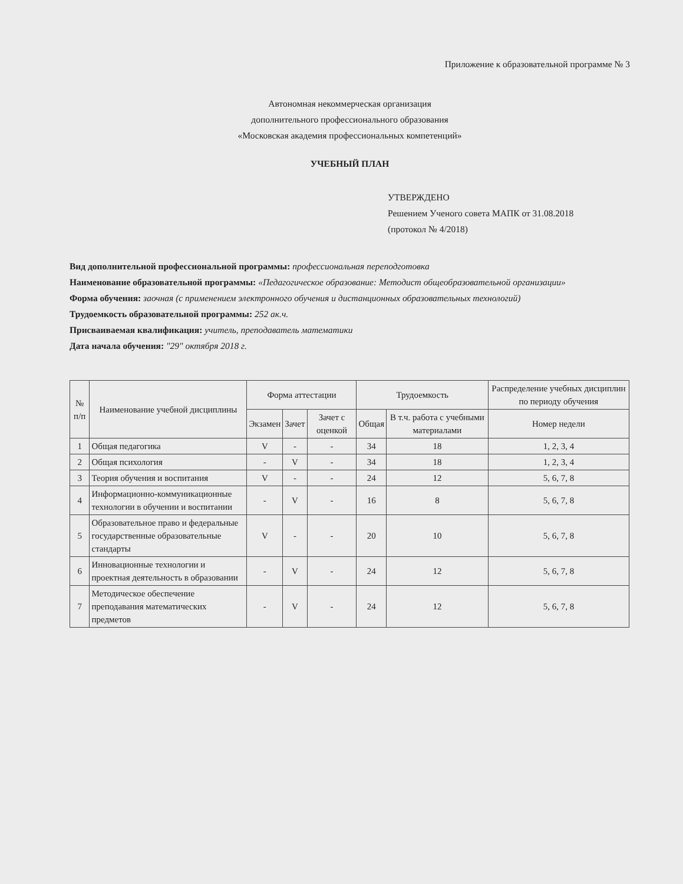Приложение к образовательной программе № 3
Автономная некоммерческая организация
дополнительного профессионального образования
«Московская академия профессиональных компетенций»
УЧЕБНЫЙ ПЛАН
УТВЕРЖДЕНО
Решением Ученого совета МАПК от 31.08.2018
(протокол № 4/2018)
Вид дополнительной профессиональной программы: профессиональная переподготовка
Наименование образовательной программы: «Педагогическое образование: Методист общеобразовательной организации»
Форма обучения: заочная (с применением электронного обучения и дистанционных образовательных технологий)
Трудоемкость образовательной программы: 252 ак.ч.
Присваиваемая квалификация: учитель, преподаватель математики
Дата начала обучения: "29" октября 2018 г.
| № п/п | Наименование учебной дисциплины | Форма аттестации | | | Трудоемкость | | Распределение учебных дисциплин по периоду обучения |
| --- | --- | --- | --- | --- | --- | --- | --- |
| | | Экзамен | Зачет | Зачет с оценкой | Общая | В т.ч. работа с учебными материалами | Номер недели |
| 1 | Общая педагогика | V | - | - | 34 | 18 | 1, 2, 3, 4 |
| 2 | Общая психология | - | V | - | 34 | 18 | 1, 2, 3, 4 |
| 3 | Теория обучения и воспитания | V | - | - | 24 | 12 | 5, 6, 7, 8 |
| 4 | Информационно-коммуникационные технологии в обучении и воспитании | - | V | - | 16 | 8 | 5, 6, 7, 8 |
| 5 | Образовательное право и федеральные государственные образовательные стандарты | V | - | - | 20 | 10 | 5, 6, 7, 8 |
| 6 | Инновационные технологии и проектная деятельность в образовании | - | V | - | 24 | 12 | 5, 6, 7, 8 |
| 7 | Методическое обеспечение преподавания математических предметов | - | V | - | 24 | 12 | 5, 6, 7, 8 |